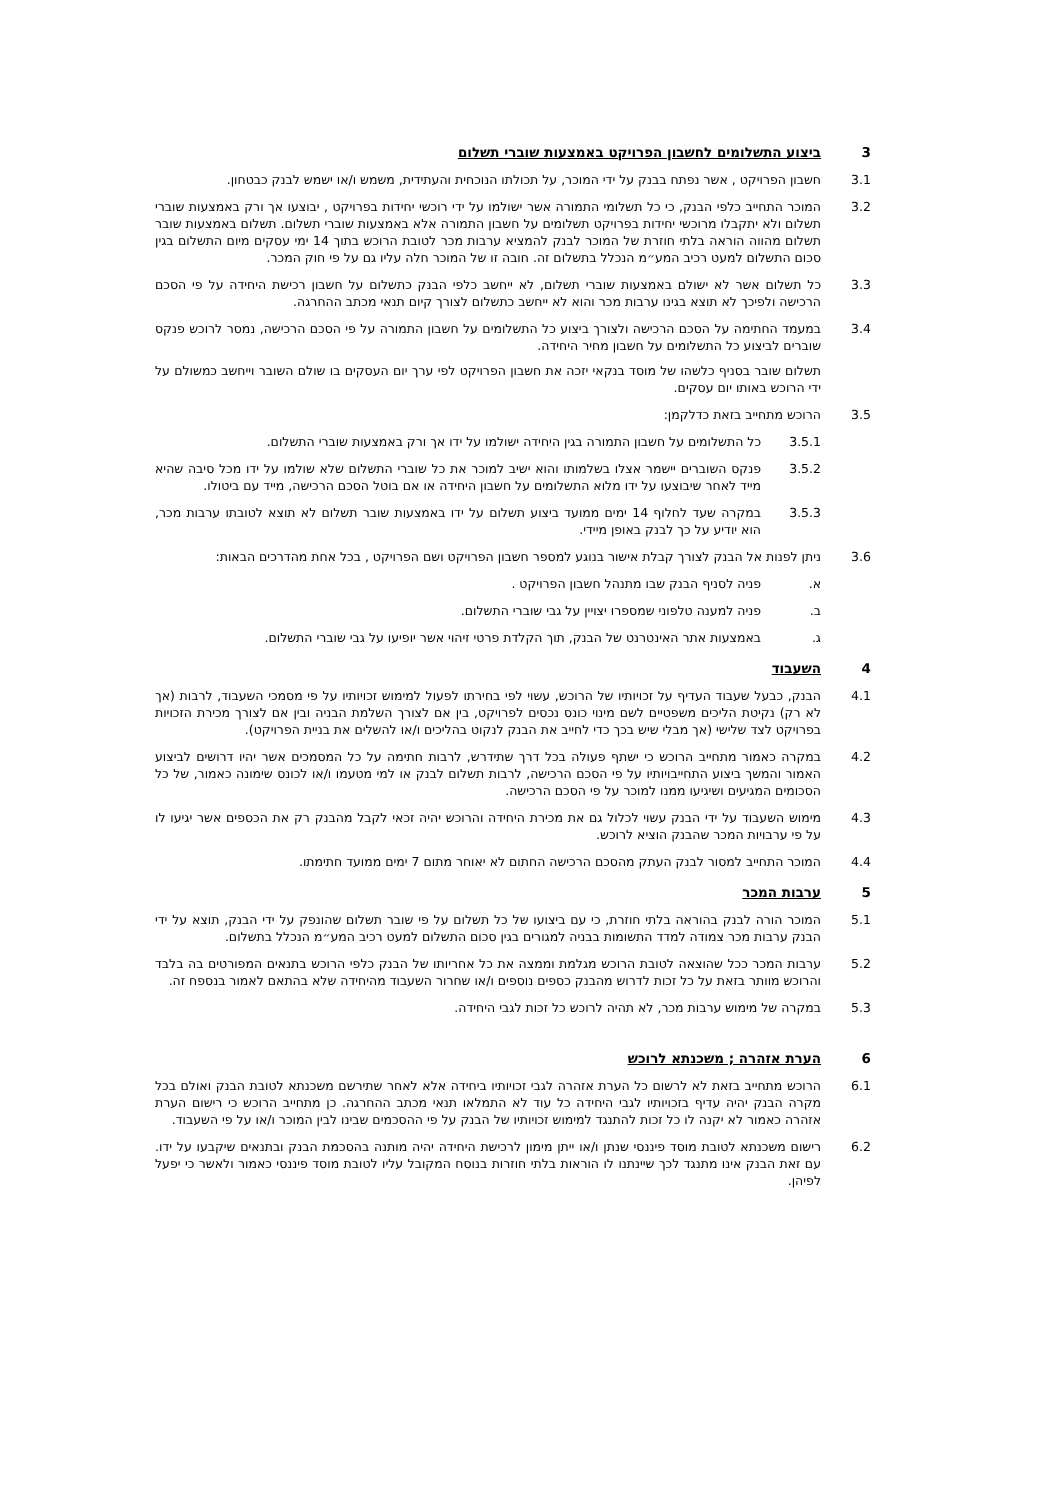3 ביצוע התשלומים לחשבון הפרויקט באמצעות שוברי תשלום
3.1 חשבון הפרויקט , אשר נפתח בבנק על ידי המוכר, על תכולתו הנוכחית והעתידית, משמש ו/או ישמש לבנק כבטחון.
3.2 המוכר התחייב כלפי הבנק, כי כל תשלומי התמורה אשר ישולמו על ידי רוכשי יחידות בפרויקט , יבוצעו אך ורק באמצעות שוברי תשלום ולא יתקבלו מרוכשי יחידות בפרויקט תשלומים על חשבון התמורה אלא באמצעות שוברי תשלום. תשלום באמצעות שובר תשלום מהווה הוראה בלתי חוזרת של המוכר לבנק להמציא ערבות מכר לטובת הרוכש בתוך 14 ימי עסקים מיום התשלום בגין סכום התשלום למעט רכיב המע״מ הנכלל בתשלום זה. חובה זו של המוכר חלה עליו גם על פי חוק המכר.
3.3 כל תשלום אשר לא ישולם באמצעות שוברי תשלום, לא ייחשב כלפי הבנק כתשלום על חשבון רכישת היחידה על פי הסכם הרכישה ולפיכך לא תוצא בגינו ערבות מכר והוא לא ייחשב כתשלום לצורך קיום תנאי מכתב ההחרגה.
3.4 במעמד החתימה על הסכם הרכישה ולצורך ביצוע כל התשלומים על חשבון התמורה על פי הסכם הרכישה, נמסר לרוכש פנקס שוברים לביצוע כל התשלומים על חשבון מחיר היחידה.
תשלום שובר בסניף כלשהו של מוסד בנקאי יזכה את חשבון הפרויקט לפי ערך יום העסקים בו שולם השובר וייחשב כמשולם על ידי הרוכש באותו יום עסקים.
3.5 הרוכש מתחייב בזאת כדלקמן:
3.5.1 כל התשלומים על חשבון התמורה בגין היחידה ישולמו על ידו אך ורק באמצעות שוברי התשלום.
3.5.2 פנקס השוברים יישמר אצלו בשלמותו והוא ישיב למוכר את כל שוברי התשלום שלא שולמו על ידו מכל סיבה שהיא מייד לאחר שיבוצעו על ידו מלוא התשלומים על חשבון היחידה או אם בוטל הסכם הרכישה, מייד עם ביטולו.
3.5.3 במקרה שעד לחלוף 14 ימים ממועד ביצוע תשלום על ידו באמצעות שובר תשלום לא תוצא לטובתו ערבות מכר, הוא יודיע על כך לבנק באופן מיידי.
3.6 ניתן לפנות אל הבנק לצורך קבלת אישור בנוגע למספר חשבון הפרויקט ושם הפרויקט , בכל אחת מהדרכים הבאות:
א. פניה לסניף הבנק שבו מתנהל חשבון הפרויקט .
ב. פניה למענה טלפוני שמספרו יצויין על גבי שוברי התשלום.
ג. באמצעות אתר האינטרנט של הבנק, תוך הקלדת פרטי זיהוי אשר יופיעו על גבי שוברי התשלום.
4 השעבוד
4.1 הבנק, כבעל שעבוד העדיף על זכויותיו של הרוכש, עשוי לפי בחירתו לפעול למימוש זכויותיו על פי מסמכי השעבוד, לרבות (אך לא רק) נקיטת הליכים משפטיים לשם מינוי כונס נכסים לפרויקט, בין אם לצורך השלמת הבניה ובין אם לצורך מכירת הזכויות בפרויקט לצד שלישי (אך מבלי שיש בכך כדי לחייב את הבנק לנקוט בהליכים ו/או להשלים את בניית הפרויקט).
4.2 במקרה כאמור מתחייב הרוכש כי ישתף פעולה בכל דרך שתידרש, לרבות חתימה על כל המסמכים אשר יהיו דרושים לביצוע האמור והמשך ביצוע התחייבויותיו על פי הסכם הרכישה, לרבות תשלום לבנק או למי מטעמו ו/או לכונס שימונה כאמור, של כל הסכומים המגיעים ושיגיעו ממנו למוכר על פי הסכם הרכישה.
4.3 מימוש השעבוד על ידי הבנק עשוי לכלול גם את מכירת היחידה והרוכש יהיה זכאי לקבל מהבנק רק את הכספים אשר יגיעו לו על פי ערבויות המכר שהבנק הוציא לרוכש.
4.4 המוכר התחייב למסור לבנק העתק מהסכם הרכישה החתום לא יאוחר מתום 7 ימים ממועד חתימתו.
5 ערבות המכר
5.1 המוכר הורה לבנק בהוראה בלתי חוזרת, כי עם ביצועו של כל תשלום על פי שובר תשלום שהונפק על ידי הבנק, תוצא על ידי הבנק ערבות מכר צמודה למדד התשומות בבניה למגורים בגין סכום התשלום למעט רכיב המע״מ הנכלל בתשלום.
5.2 ערבות המכר ככל שהוצאה לטובת הרוכש מגלמת וממצה את כל אחריותו של הבנק כלפי הרוכש בתנאים המפורטים בה בלבד והרוכש מוותר בזאת על כל זכות לדרוש מהבנק כספים נוספים ו/או שחרור השעבוד מהיחידה שלא בהתאם לאמור בנספח זה.
5.3 במקרה של מימוש ערבות מכר, לא תהיה לרוכש כל זכות לגבי היחידה.
6 הערת אזהרה ; משכנתא לרוכש
6.1 הרוכש מתחייב בזאת לא לרשום כל הערת אזהרה לגבי זכויותיו ביחידה אלא לאחר שתירשם משכנתא לטובת הבנק ואולם בכל מקרה הבנק יהיה עדיף בזכויותיו לגבי היחידה כל עוד לא התמלאו תנאי מכתב ההחרגה. כן מתחייב הרוכש כי רישום הערת אזהרה כאמור לא יקנה לו כל זכות להתנגד למימוש זכויותיו של הבנק על פי ההסכמים שבינו לבין המוכר ו/או על פי השעבוד.
6.2 רישום משכנתא לטובת מוסד פיננסי שנתן ו/או ייתן מימון לרכישת היחידה יהיה מותנה בהסכמת הבנק ובתנאים שיקבעו על ידו. עם זאת הבנק אינו מתנגד לכך שיינתנו לו הוראות בלתי חוזרות בנוסח המקובל עליו לטובת מוסד פיננסי כאמור ולאשר כי יפעל לפיהן.